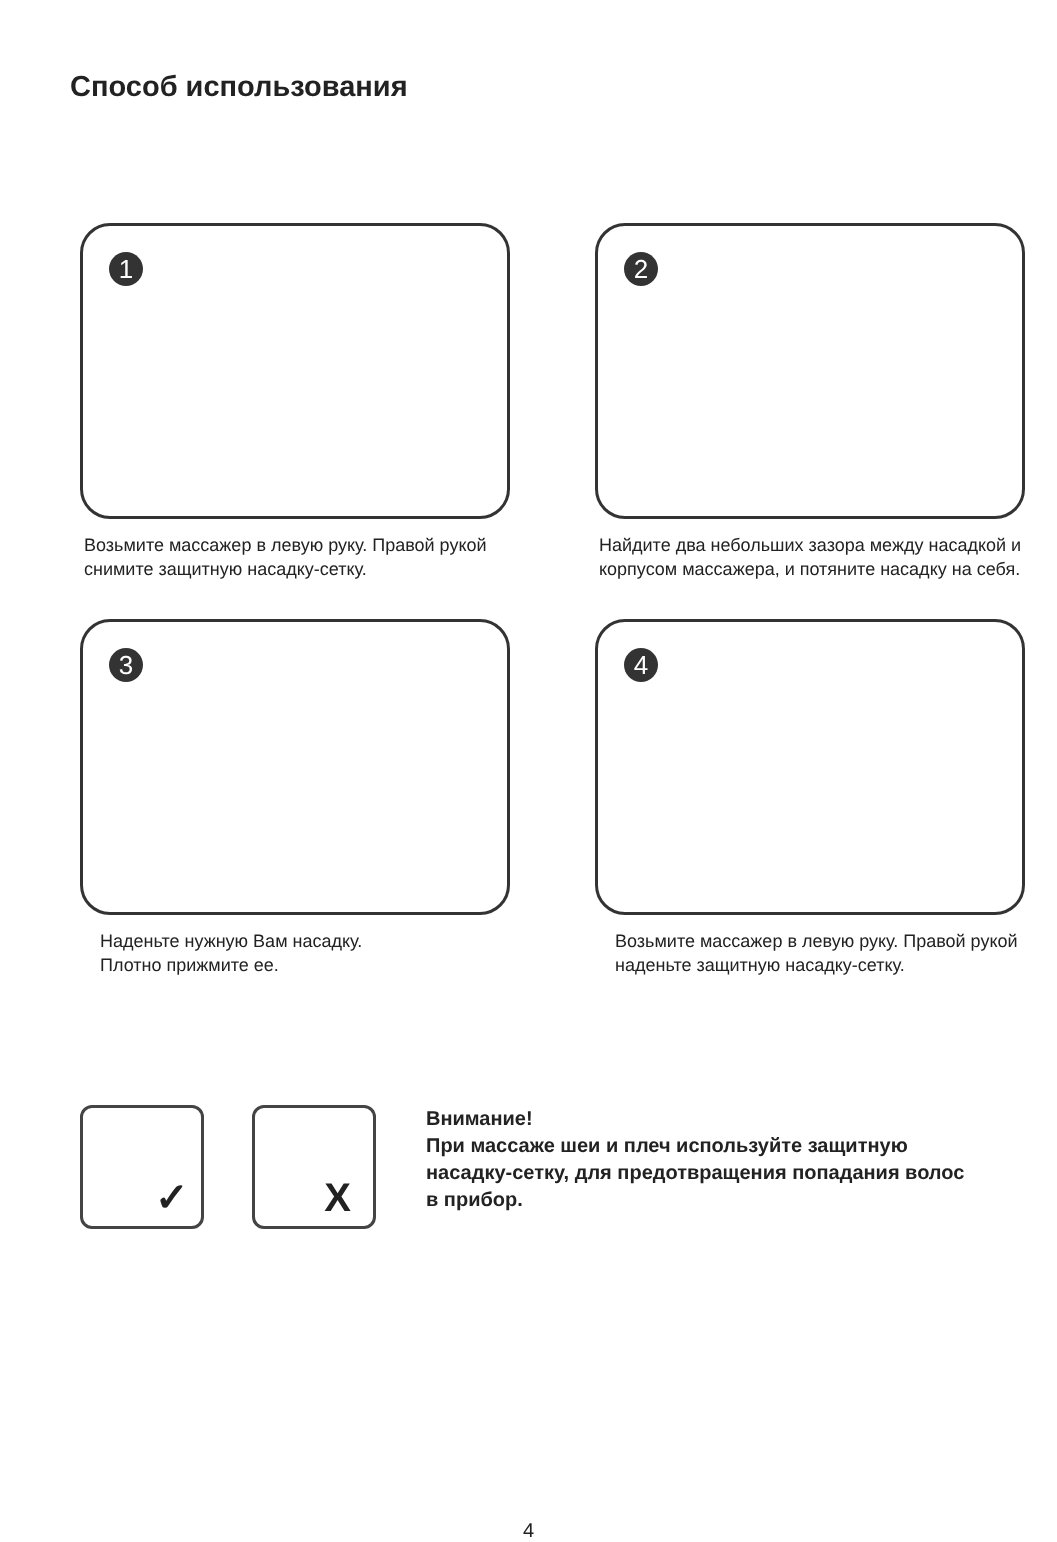Способ использования
1
Возьмите массажер в левую руку. Правой рукой снимите защитную насадку-сетку.
2
Найдите два небольших зазора между насадкой и корпусом массажера, и потяните насадку на себя.
3
Наденьте нужную Вам насадку.
Плотно прижмите ее.
4
Возьмите массажер в левую руку. Правой рукой наденьте защитную насадку-сетку.
✓
X
Внимание!
При массаже шеи и плеч используйте защитную
насадку-сетку, для предотвращения попадания волос
в прибор.
4